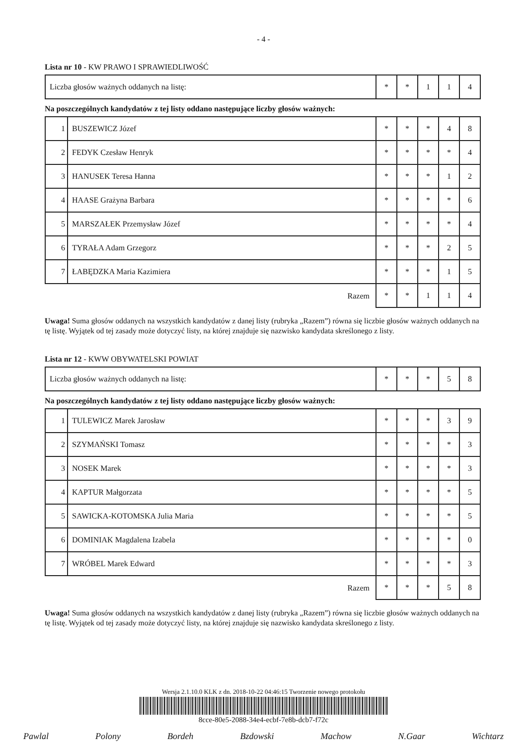- 4 -
Lista nr 10 - KW PRAWO I SPRAWIEDLIWOŚĆ
| Liczba głosów ważnych oddanych na listę: | * | * | 1 | 1 | 4 |
Na poszczególnych kandydatów z tej listy oddano następujące liczby głosów ważnych:
| 1 | BUSZEWICZ Józef | * | * | * | 4 | 8 |
| 2 | FEDYK Czesław Henryk | * | * | * | * | 4 |
| 3 | HANUSEK Teresa Hanna | * | * | * | 1 | 2 |
| 4 | HAASE Grażyna Barbara | * | * | * | * | 6 |
| 5 | MARSZAŁEK Przemysław Józef | * | * | * | * | 4 |
| 6 | TYRAŁA Adam Grzegorz | * | * | * | 2 | 5 |
| 7 | ŁABĘDZKA Maria Kazimiera | * | * | * | 1 | 5 |
| | Razem | * | * | 1 | 1 | 4 |
Uwaga! Suma głosów oddanych na wszystkich kandydatów z danej listy (rubryka „Razem”) równa się liczbie głosów ważnych oddanych na tę listę. Wyjątek od tej zasady może dotyczyć listy, na której znajduje się nazwisko kandydata skreślonego z listy.
Lista nr 12 - KWW OBYWATELSKI POWIAT
| Liczba głosów ważnych oddanych na listę: | * | * | * | 5 | 8 |
Na poszczególnych kandydatów z tej listy oddano następujące liczby głosów ważnych:
| 1 | TULEWICZ Marek Jarosław | * | * | * | 3 | 9 |
| 2 | SZYMAŃSKI Tomasz | * | * | * | * | 3 |
| 3 | NOSEK Marek | * | * | * | * | 3 |
| 4 | KAPTUR Małgorzata | * | * | * | * | 5 |
| 5 | SAWICKA-KOTOMSKA Julia Maria | * | * | * | * | 5 |
| 6 | DOMINIAK Magdalena Izabela | * | * | * | * | 0 |
| 7 | WRÓBEL Marek Edward | * | * | * | * | 3 |
| | Razem | * | * | * | 5 | 8 |
Uwaga! Suma głosów oddanych na wszystkich kandydatów z danej listy (rubryka „Razem”) równa się liczbie głosów ważnych oddanych na tę listę. Wyjątek od tej zasady może dotyczyć listy, na której znajduje się nazwisko kandydata skreślonego z listy.
Wersja 2.1.10.0 KLK z dn. 2018-10-22 04:46:15 Tworzenie nowego protokołu
8cce-80e5-2088-34e4-ecbf-7e8b-dcb7-f72c
Pawlal Polony Bordeh Bzdowski Machow N.Gaar Wichtarz